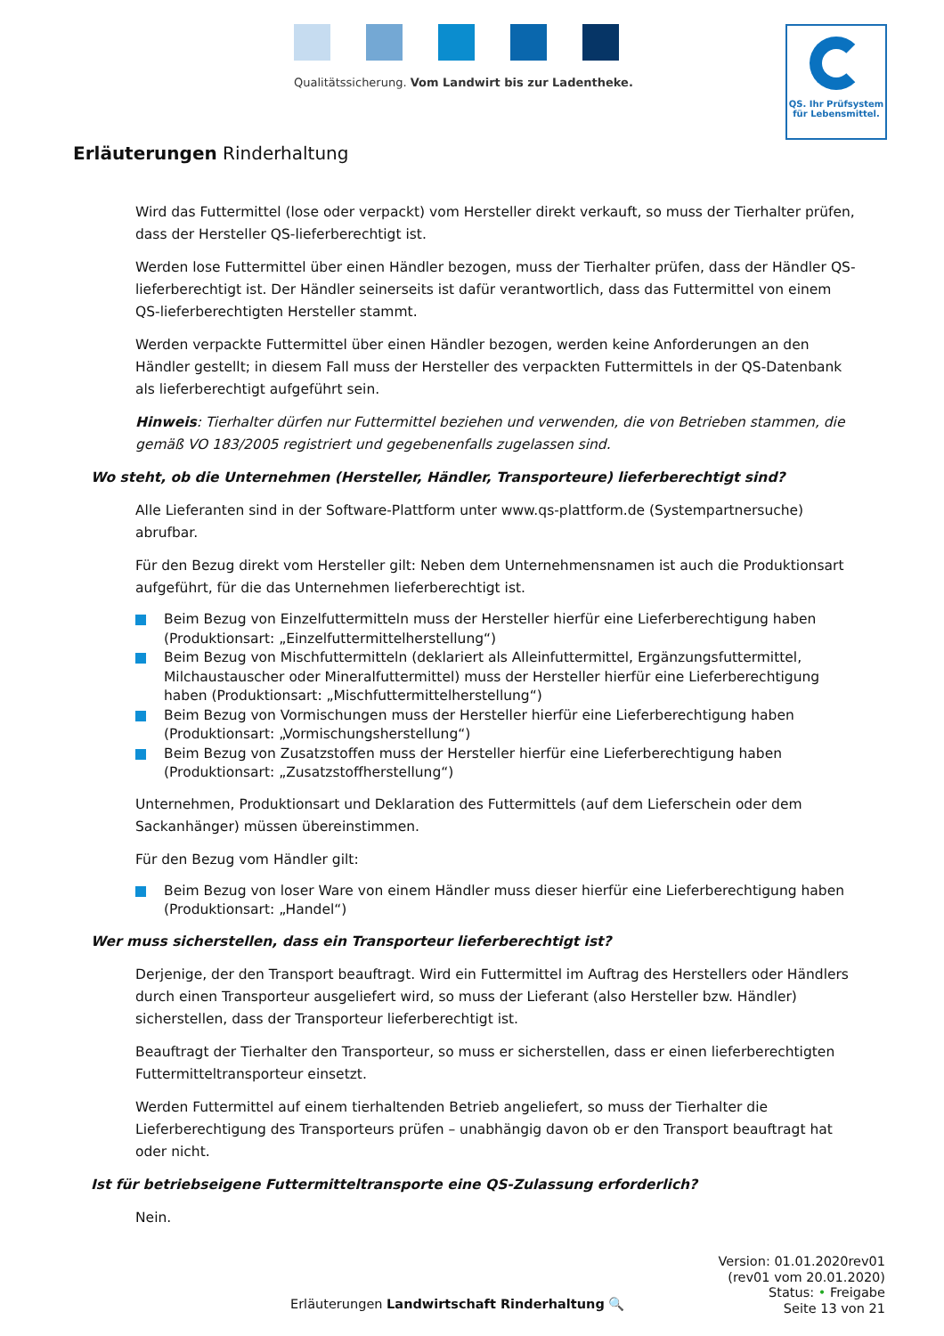Qualitätssicherung. Vom Landwirt bis zur Ladentheke.
QS. Ihr Prüfsystem
für Lebensmittel.
Erläuterungen Rinderhaltung
Wird das Futtermittel (lose oder verpackt) vom Hersteller direkt verkauft, so muss der Tierhalter prüfen, dass der Hersteller QS-lieferberechtigt ist.
Werden lose Futtermittel über einen Händler bezogen, muss der Tierhalter prüfen, dass der Händler QS-lieferberechtigt ist. Der Händler seinerseits ist dafür verantwortlich, dass das Futtermittel von einem QS-lieferberechtigten Hersteller stammt.
Werden verpackte Futtermittel über einen Händler bezogen, werden keine Anforderungen an den Händler gestellt; in diesem Fall muss der Hersteller des verpackten Futtermittels in der QS-Datenbank als lieferberechtigt aufgeführt sein.
Hinweis: Tierhalter dürfen nur Futtermittel beziehen und verwenden, die von Betrieben stammen, die gemäß VO 183/2005 registriert und gegebenenfalls zugelassen sind.
Wo steht, ob die Unternehmen (Hersteller, Händler, Transporteure) lieferberechtigt sind?
Alle Lieferanten sind in der Software-Plattform unter www.qs-plattform.de (Systempartnersuche) abrufbar.
Für den Bezug direkt vom Hersteller gilt: Neben dem Unternehmensnamen ist auch die Produktionsart aufgeführt, für die das Unternehmen lieferberechtigt ist.
Beim Bezug von Einzelfuttermitteln muss der Hersteller hierfür eine Lieferberechtigung haben (Produktionsart: „Einzelfuttermittelherstellung“)
Beim Bezug von Mischfuttermitteln (deklariert als Alleinfuttermittel, Ergänzungsfuttermittel, Milchaustauscher oder Mineralfuttermittel) muss der Hersteller hierfür eine Lieferberechtigung haben (Produktionsart: „Mischfuttermittelherstellung“)
Beim Bezug von Vormischungen muss der Hersteller hierfür eine Lieferberechtigung haben (Produktionsart: „Vormischungsherstellung“)
Beim Bezug von Zusatzstoffen muss der Hersteller hierfür eine Lieferberechtigung haben (Produktionsart: „Zusatzstoffherstellung“)
Unternehmen, Produktionsart und Deklaration des Futtermittels (auf dem Lieferschein oder dem Sackanhänger) müssen übereinstimmen.
Für den Bezug vom Händler gilt:
Beim Bezug von loser Ware von einem Händler muss dieser hierfür eine Lieferberechtigung haben (Produktionsart: „Handel“)
Wer muss sicherstellen, dass ein Transporteur lieferberechtigt ist?
Derjenige, der den Transport beauftragt. Wird ein Futtermittel im Auftrag des Herstellers oder Händlers durch einen Transporteur ausgeliefert wird, so muss der Lieferant (also Hersteller bzw. Händler) sicherstellen, dass der Transporteur lieferberechtigt ist.
Beauftragt der Tierhalter den Transporteur, so muss er sicherstellen, dass er einen lieferberechtigten Futtermitteltransporteur einsetzt.
Werden Futtermittel auf einem tierhaltenden Betrieb angeliefert, so muss der Tierhalter die Lieferberechtigung des Transporteurs prüfen – unabhängig davon ob er den Transport beauftragt hat oder nicht.
Ist für betriebseigene Futtermitteltransporte eine QS-Zulassung erforderlich?
Nein.
Version: 01.01.2020rev01
(rev01 vom 20.01.2020)
Status: • Freigabe
Seite 13 von 21
Erläuterungen Landwirtschaft Rinderhaltung 🔍